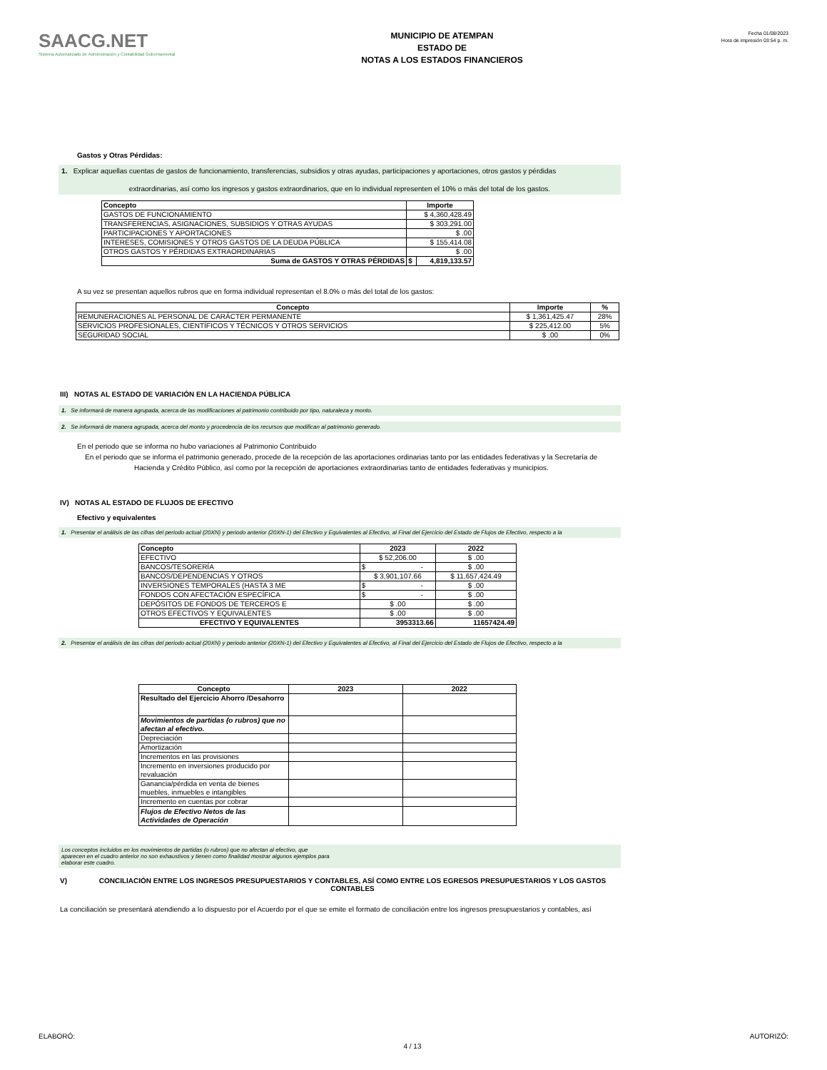SAACG.NET
Sistema Automatizado de Administración y Contabilidad Gubernamental
MUNICIPIO DE ATEMPAN
ESTADO DE
NOTAS A LOS ESTADOS FINANCIEROS
Fecha 01/08/2023
Hora de impresión 03:54 p. m.
Gastos y Otras Pérdidas:
1. Explicar aquellas cuentas de gastos de funcionamiento, transferencias, subsidios y otras ayudas, participaciones y aportaciones, otros gastos y pérdidas
extraordinarias, así como los ingresos y gastos extraordinarios, que en lo individual representen el 10% o más del total de los gastos.
| Concepto | Importe | |
| --- | --- | --- |
| GASTOS DE FUNCIONAMIENTO | $ 4,360,428.49 | |
| TRANSFERENCIAS, ASIGNACIONES, SUBSIDIOS Y OTRAS AYUDAS | $ 303,291.00 | |
| PARTICIPACIONES Y APORTACIONES | $ .00 | |
| INTERESES, COMISIONES Y OTROS GASTOS DE LA DEUDA PÚBLICA | $ 155,414.08 | |
| OTROS GASTOS Y PÉRDIDAS EXTRAORDINARIAS | $ .00 | |
| Suma de GASTOS Y OTRAS PÉRDIDAS | $ | 4,819,133.57 |
A su vez se presentan aquellos rubros que en forma individual representan el 8.0% o más del total de los gastos:
| Concepto | Importe | % |
| --- | --- | --- |
| REMUNERACIONES AL PERSONAL DE CARÁCTER PERMANENTE | $ 1,361,425.47 | 28% |
| SERVICIOS PROFESIONALES, CIENTÍFICOS Y TÉCNICOS Y OTROS SERVICIOS | $ 225,412.00 | 5% |
| SEGURIDAD SOCIAL | $ .00 | 0% |
III) NOTAS AL ESTADO DE VARIACIÓN EN LA HACIENDA PÚBLICA
1. Se informará de manera agrupada, acerca de las modificaciones al patrimonio contribuido por tipo, naturaleza y monto.
2. Se informará de manera agrupada, acerca del monto y procedencia de los recursos que modifican al patrimonio generado.
En el periodo que se informa no hubo variaciones al Patrimonio Contribuido
En el periodo que se informa el patrimonio generado, procede de la recepción de las aportaciones ordinarias tanto por las entidades federativas y la Secretaría de
Hacienda y Crédito Público, así como por la recepción de aportaciones extraordinarias tanto de entidades federativas y municipios.
IV) NOTAS AL ESTADO DE FLUJOS DE EFECTIVO
Efectivo y equivalentes
1. Presentar el análisis de las cifras del periodo actual (20XN) y periodo anterior (20XN-1) del Efectivo y Equivalentes al Efectivo, al Final del Ejercicio del Estado de Flujos de Efectivo, respecto a la
| Concepto | 2023 | 2022 |
| --- | --- | --- |
| EFECTIVO | $ 52,206.00 | $ .00 |
| BANCOS/TESORERÍA | $ - | $ .00 |
| BANCOS/DEPENDENCIAS Y OTROS | $ 3,901,107.66 | $ 11,657,424.49 |
| INVERSIONES TEMPORALES (HASTA 3 ME | $ - | $ .00 |
| FONDOS CON AFECTACIÓN ESPECÍFICA | $ - | $ .00 |
| DEPÓSITOS DE FONDOS DE TERCEROS E | $ .00 | $ .00 |
| OTROS EFECTIVOS Y EQUIVALENTES | $ .00 | $ .00 |
| EFECTIVO Y EQUIVALENTES | 3953313.66 | 11657424.49 |
2. Presentar el análisis de las cifras del periodo actual (20XN) y periodo anterior (20XN-1) del Efectivo y Equivalentes al Efectivo, al Final del Ejercicio del Estado de Flujos de Efectivo, respecto a la
| Concepto | 2023 | 2022 |
| --- | --- | --- |
| Resultado del Ejercicio Ahorro /Desahorro | | |
| Movimientos de partidas (o rubros) que no afectan al efectivo. | | |
| Depreciación | | |
| Amortización | | |
| Incrementos en las provisiones | | |
| Incremento en inversiones producido por revaluación | | |
| Ganancia/pérdida en venta de bienes muebles, inmuebles e intangibles | | |
| Incremento en cuentas por cobrar | | |
| Flujos de Efectivo Netos de las Actividades de Operación | | |
Los conceptos incluidos en los movimientos de partidas (o rubros) que no afectan al efectivo, que
aparecen en el cuadro anterior no son exhaustivos y tienen como finalidad mostrar algunos ejemplos para
elaborar este cuadro.
V) CONCILIACIÓN ENTRE LOS INGRESOS PRESUPUESTARIOS Y CONTABLES, ASÍ COMO ENTRE LOS EGRESOS PRESUPUESTARIOS Y LOS GASTOS CONTABLES
La conciliación se presentará atendiendo a lo dispuesto por el Acuerdo por el que se emite el formato de conciliación entre los ingresos presupuestarios y contables, así
ELABORÓ: 4 / 13 AUTORIZÓ: